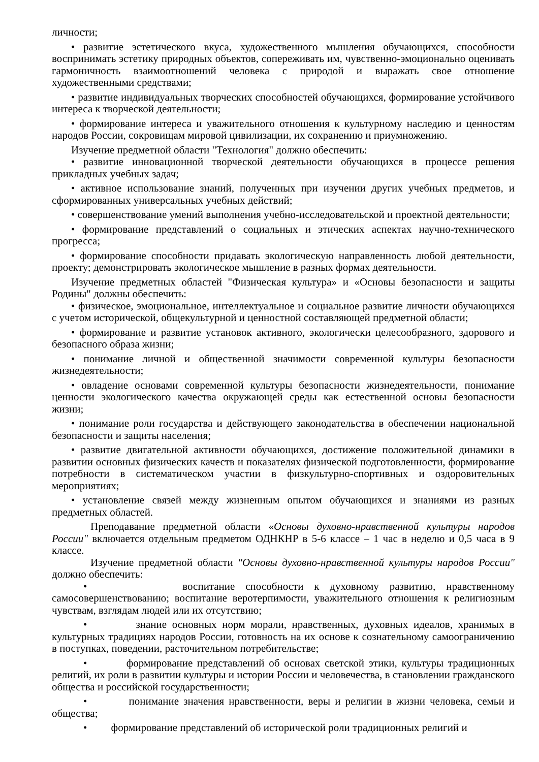личности;
• развитие эстетического вкуса, художественного мышления обучающихся, способности воспринимать эстетику природных объектов, сопереживать им, чувственно-эмоционально оценивать гармоничность взаимоотношений человека с природой и выражать свое отношение художественными средствами;
• развитие индивидуальных творческих способностей обучающихся, формирование устойчивого интереса к творческой деятельности;
• формирование интереса и уважительного отношения к культурному наследию и ценностям народов России, сокровищам мировой цивилизации, их сохранению и приумножению.
Изучение предметной области "Технология" должно обеспечить:
• развитие инновационной творческой деятельности обучающихся в процессе решения прикладных учебных задач;
• активное использование знаний, полученных при изучении других учебных предметов, и сформированных универсальных учебных действий;
• совершенствование умений выполнения учебно-исследовательской и проектной деятельности;
• формирование представлений о социальных и этических аспектах научно-технического прогресса;
• формирование способности придавать экологическую направленность любой деятельности, проекту; демонстрировать экологическое мышление в разных формах деятельности.
Изучение предметных областей "Физическая культура» и «Основы безопасности и защиты Родины" должны обеспечить:
• физическое, эмоциональное, интеллектуальное и социальное развитие личности обучающихся с учетом исторической, общекультурной и ценностной составляющей предметной области;
• формирование и развитие установок активного, экологически целесообразного, здорового и безопасного образа жизни;
• понимание личной и общественной значимости современной культуры безопасности жизнедеятельности;
• овладение основами современной культуры безопасности жизнедеятельности, понимание ценности экологического качества окружающей среды как естественной основы безопасности жизни;
• понимание роли государства и действующего законодательства в обеспечении национальной безопасности и защиты населения;
• развитие двигательной активности обучающихся, достижение положительной динамики в развитии основных физических качеств и показателях физической подготовленности, формирование потребности в систематическом участии в физкультурно-спортивных и оздоровительных мероприятиях;
• установление связей между жизненным опытом обучающихся и знаниями из разных предметных областей.
Преподавание предметной области «Основы духовно-нравственной культуры народов России" включается отдельным предметом ОДНКНР в 5-6 классе – 1 час в неделю и 0,5 часа в 9 классе.
Изучение предметной области "Основы духовно-нравственной культуры народов России" должно обеспечить:
• воспитание способности к духовному развитию, нравственному самосовершенствованию; воспитание веротерпимости, уважительного отношения к религиозным чувствам, взглядам людей или их отсутствию;
• знание основных норм морали, нравственных, духовных идеалов, хранимых в культурных традициях народов России, готовность на их основе к сознательному самоограничению в поступках, поведении, расточительном потребительстве;
• формирование представлений об основах светской этики, культуры традиционных религий, их роли в развитии культуры и истории России и человечества, в становлении гражданского общества и российской государственности;
• понимание значения нравственности, веры и религии в жизни человека, семьи и общества;
• формирование представлений об исторической роли традиционных религий и